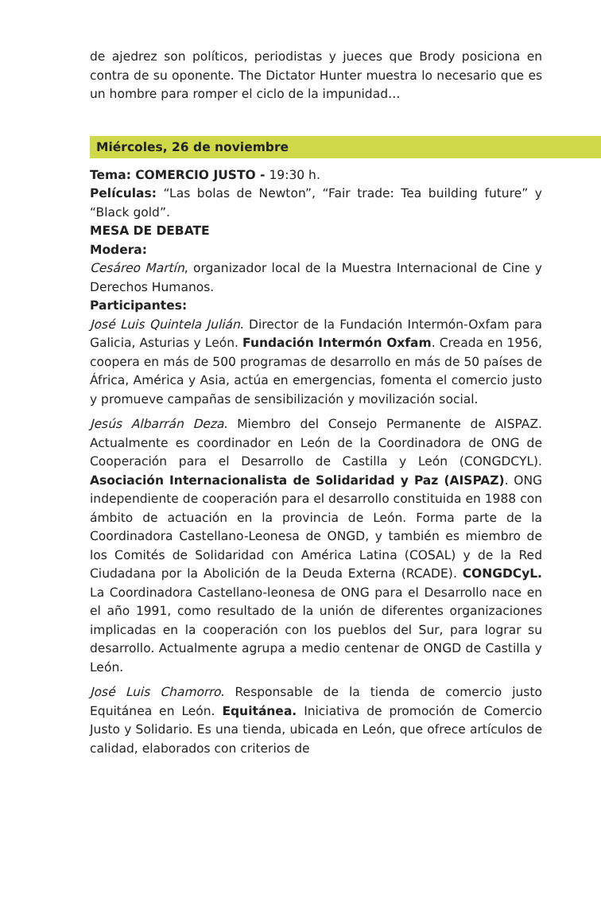de ajedrez son políticos, periodistas y jueces que Brody posiciona en contra de su oponente. The Dictator Hunter muestra lo necesario que es un hombre para romper el ciclo de la impunidad…
Miércoles, 26 de noviembre
Tema: COMERCIO JUSTO - 19:30 h.
Películas: “Las bolas de Newton”, “Fair trade: Tea building future” y “Black gold”.
MESA DE DEBATE
Modera:
Cesáreo Martín, organizador local de la Muestra Internacional de Cine y Derechos Humanos.
Participantes:
José Luis Quintela Julián. Director de la Fundación Intermón-Oxfam para Galicia, Asturias y León. Fundación Intermón Oxfam. Creada en 1956, coopera en más de 500 programas de desarrollo en más de 50 países de África, América y Asia, actúa en emergencias, fomenta el comercio justo y promueve campañas de sensibilización y movilización social.
Jesús Albarrán Deza. Miembro del Consejo Permanente de AISPAZ. Actualmente es coordinador en León de la Coordinadora de ONG de Cooperación para el Desarrollo de Castilla y León (CONGDCYL). Asociación Internacionalista de Solidaridad y Paz (AISPAZ). ONG independiente de cooperación para el desarrollo constituida en 1988 con ámbito de actuación en la provincia de León. Forma parte de la Coordinadora Castellano-Leonesa de ONGD, y también es miembro de los Comités de Solidaridad con América Latina (COSAL) y de la Red Ciudadana por la Abolición de la Deuda Externa (RCADE). CONGDCyL. La Coordinadora Castellano-leonesa de ONG para el Desarrollo nace en el año 1991, como resultado de la unión de diferentes organizaciones implicadas en la cooperación con los pueblos del Sur, para lograr su desarrollo. Actualmente agrupa a medio centenar de ONGD de Castilla y León.
José Luis Chamorro. Responsable de la tienda de comercio justo Equitánea en León. Equitánea. Iniciativa de promoción de Comercio Justo y Solidario. Es una tienda, ubicada en León, que ofrece artículos de calidad, elaborados con criterios de